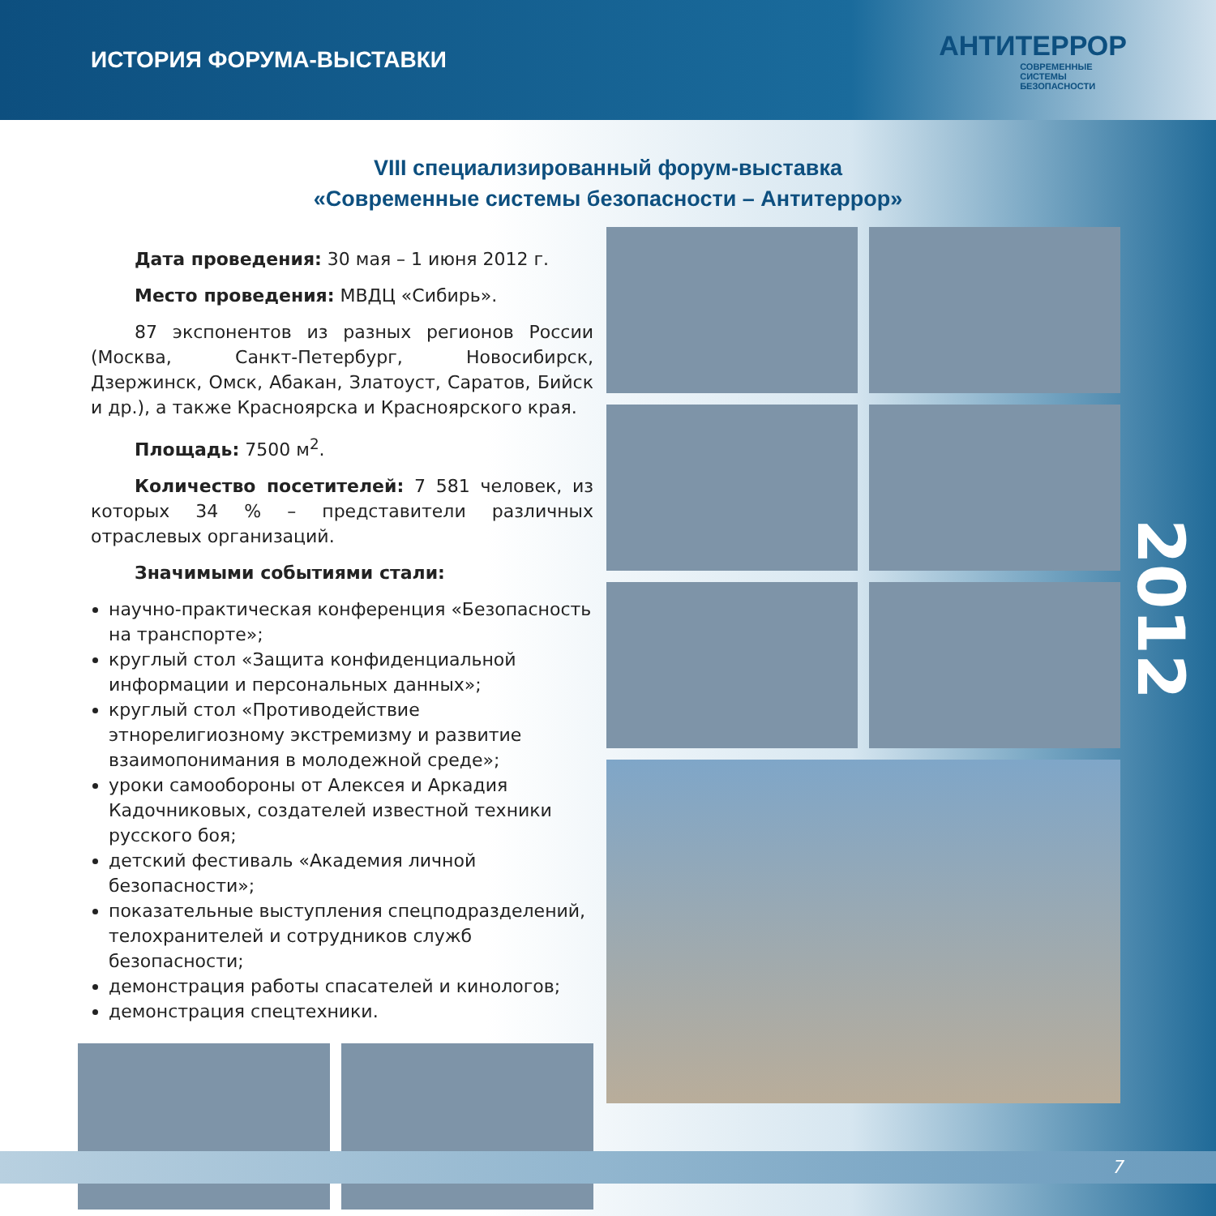ИСТОРИЯ ФОРУМА-ВЫСТАВКИ
АНТИТЕРРОР
СОВРЕМЕННЫЕ
СИСТЕМЫ
БЕЗОПАСНОСТИ
VIII специализированный форум-выставка
«Современные системы безопасности – Антитеррор»
Дата проведения: 30 мая – 1 июня 2012 г.
Место проведения: МВДЦ «Сибирь».
87 экспонентов из разных регионов России (Москва, Санкт-Петербург, Новосибирск, Дзержинск, Омск, Абакан, Златоуст, Саратов, Бийск и др.), а также Красноярска и Красноярского края.
Площадь: 7500 м<sup>2</sup>.
Количество посетителей: 7 581 человек, из которых 34 % – представители различных отраслевых организаций.
Значимыми событиями стали:
научно-практическая конференция «Безопасность на транспорте»;
круглый стол «Защита конфиденциальной информации и персональных данных»;
круглый стол «Противодействие этнорелигиозному экстремизму и развитие взаимопонимания в молодежной среде»;
уроки самообороны от Алексея и Аркадия Кадочниковых, создателей известной техники русского боя;
детский фестиваль «Академия личной безопасности»;
показательные выступления спецподразделений, телохранителей и сотрудников служб безопасности;
демонстрация работы спасателей и кинологов;
демонстрация спецтехники.
2012
7